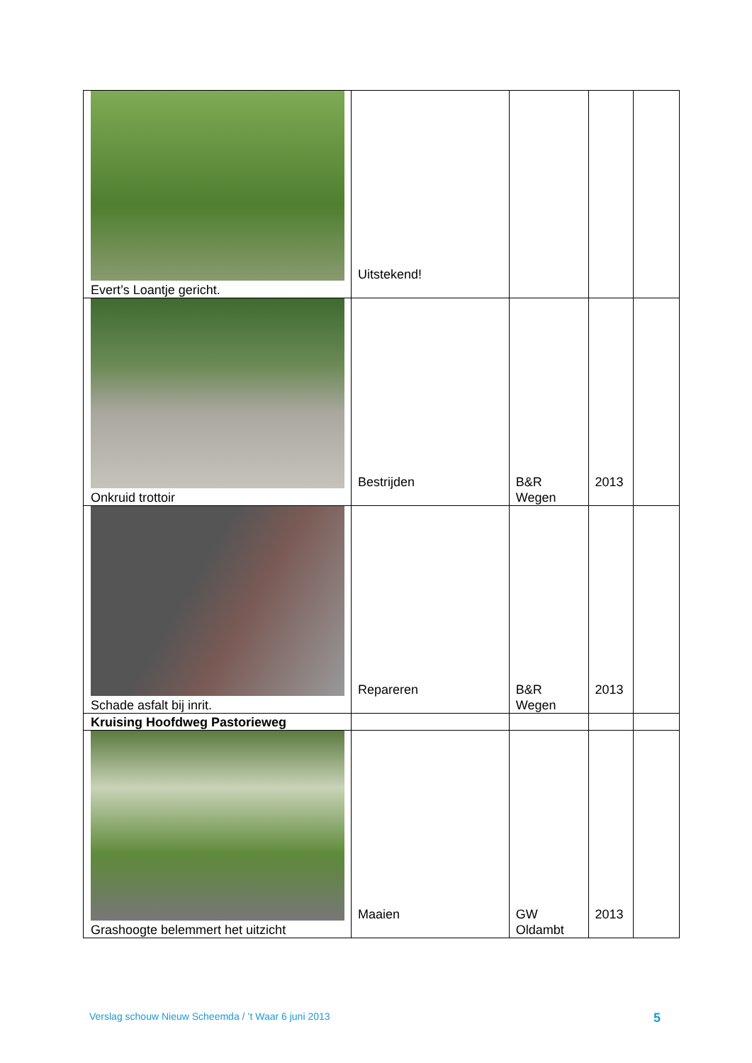| Evert’s Loantje gericht. | Uitstekend! | | | |
| Onkruid trottoir | Bestrijden | B&R Wegen | 2013 | |
| Schade asfalt bij inrit. | Repareren | B&R Wegen | 2013 | |
| Kruising Hoofdweg Pastorieweg | | | | |
| Grashoogte belemmert het uitzicht | Maaien | GW Oldambt | 2013 | |
Verslag schouw Nieuw Scheemda / ’t Waar 6 juni 2013 5